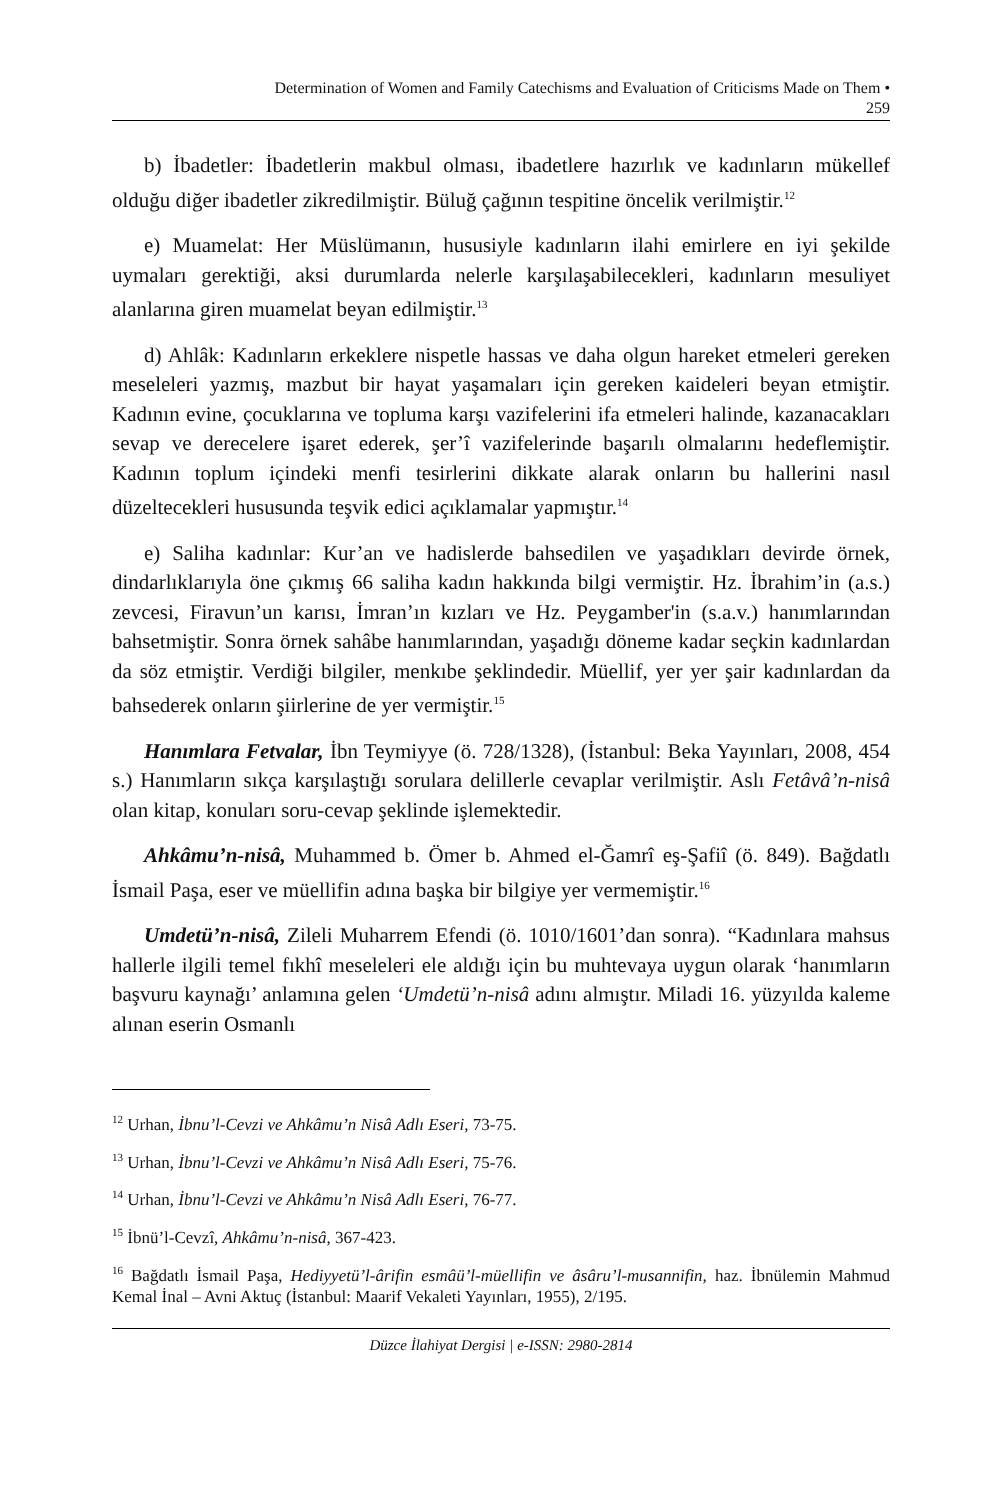Determination of Women and Family Catechisms and Evaluation of Criticisms Made on Them •
259
b) İbadetler: İbadetlerin makbul olması, ibadetlere hazırlık ve kadınların mükellef olduğu diğer ibadetler zikredilmiştir. Büluğ çağının tespitine öncelik verilmiştir.<sup>12</sup>
e) Muamelat: Her Müslümanın, hususiyle kadınların ilahi emirlere en iyi şekilde uymaları gerektiği, aksi durumlarda nelerle karşılaşabilecekleri, kadınların mesuliyet alanlarına giren muamelat beyan edilmiştir.<sup>13</sup>
d) Ahlâk: Kadınların erkeklere nispetle hassas ve daha olgun hareket etmeleri gereken meseleleri yazmış, mazbut bir hayat yaşamaları için gereken kaideleri beyan etmiştir. Kadının evine, çocuklarına ve topluma karşı vazifelerini ifa etmeleri halinde, kazanacakları sevap ve derecelere işaret ederek, şer’î vazifelerinde başarılı olmalarını hedeflemiştir. Kadının toplum içindeki menfi tesirlerini dikkate alarak onların bu hallerini nasıl düzeltecekleri hususunda teşvik edici açıklamalar yapmıştır.<sup>14</sup>
e) Saliha kadınlar: Kur’an ve hadislerde bahsedilen ve yaşadıkları devirde örnek, dindarlıklarıyla öne çıkmış 66 saliha kadın hakkında bilgi vermiştir. Hz. İbrahim’in (a.s.) zevcesi, Firavun’un karısı, İmran’ın kızları ve Hz. Peygamber'in (s.a.v.) hanımlarından bahsetmiştir. Sonra örnek sahâbe hanımlarından, yaşadığı döneme kadar seçkin kadınlardan da söz etmiştir. Verdiği bilgiler, menkıbe şeklindedir. Müellif, yer yer şair kadınlardan da bahsederek onların şiirlerine de yer vermiştir.<sup>15</sup>
Hanımlara Fetvalar, İbn Teymiyye (ö. 728/1328), (İstanbul: Beka Yayınları, 2008, 454 s.) Hanımların sıkça karşılaştığı sorulara delillerle cevaplar verilmiştir. Aslı Fetâvâ’n-nisâ olan kitap, konuları soru-cevap şeklinde işlemektedir.
Ahkâmu’n-nisâ, Muhammed b. Ömer b. Ahmed el-Ğamrî eş-Şafiî (ö. 849). Bağdatlı İsmail Paşa, eser ve müellifin adına başka bir bilgiye yer vermemiştir.<sup>16</sup>
Umdetü’n-nisâ, Zileli Muharrem Efendi (ö. 1010/1601’dan sonra). “Kadınlara mahsus hallerle ilgili temel fıkhî meseleleri ele aldığı için bu muhtevaya uygun olarak ‘hanımların başvuru kaynağı’ anlamına gelen ‘Umdetü’n-nisâ adını almıştır. Miladi 16. yüzyılda kaleme alınan eserin Osmanlı
<sup>12</sup> Urhan, İbnu’l-Cevzi ve Ahkâmu’n Nisâ Adlı Eseri, 73-75.
<sup>13</sup> Urhan, İbnu’l-Cevzi ve Ahkâmu’n Nisâ Adlı Eseri, 75-76.
<sup>14</sup> Urhan, İbnu’l-Cevzi ve Ahkâmu’n Nisâ Adlı Eseri, 76-77.
<sup>15</sup> İbnü’l-Cevzî, Ahkâmu’n-nisâ, 367-423.
<sup>16</sup> Bağdatlı İsmail Paşa, Hediyyetü’l-ârifin esmâü’l-müellifin ve âsâru’l-musannifin, haz. İbnülemin Mahmud Kemal İnal – Avni Aktuç (İstanbul: Maarif Vekaleti Yayınları, 1955), 2/195.
Düzce İlahiyat Dergisi | e-ISSN: 2980-2814